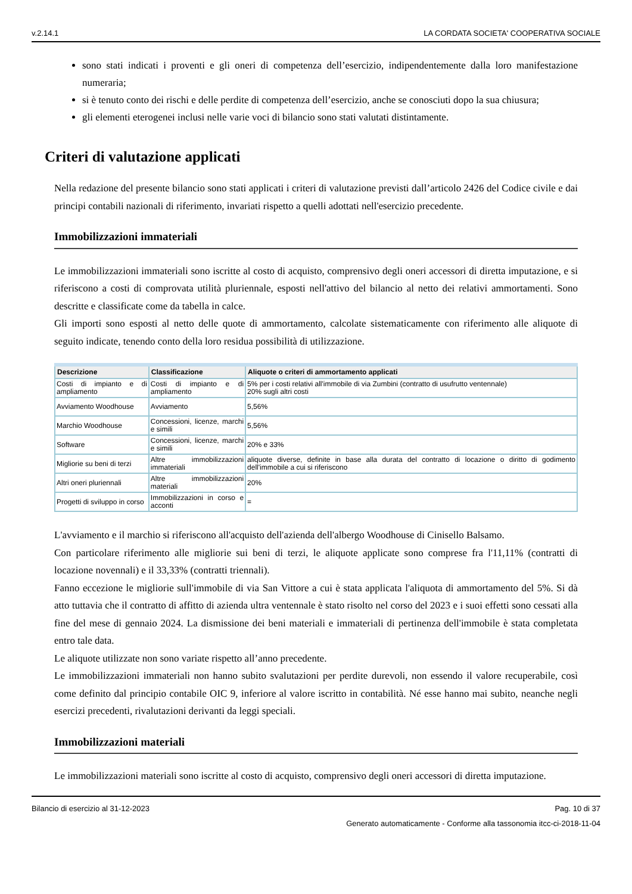v.2.14.1 LA CORDATA SOCIETA' COOPERATIVA SOCIALE
sono stati indicati i proventi e gli oneri di competenza dell’esercizio, indipendentemente dalla loro manifestazione numeraria;
si è tenuto conto dei rischi e delle perdite di competenza dell’esercizio, anche se conosciuti dopo la sua chiusura;
gli elementi eterogenei inclusi nelle varie voci di bilancio sono stati valutati distintamente.
Criteri di valutazione applicati
Nella redazione del presente bilancio sono stati applicati i criteri di valutazione previsti dall’articolo 2426 del Codice civile e dai principi contabili nazionali di riferimento, invariati rispetto a quelli adottati nell'esercizio precedente.
Immobilizzazioni immateriali
Le immobilizzazioni immateriali sono iscritte al costo di acquisto, comprensivo degli oneri accessori di diretta imputazione, e si riferiscono a costi di comprovata utilità pluriennale, esposti nell'attivo del bilancio al netto dei relativi ammortamenti. Sono descritte e classificate come da tabella in calce.
Gli importi sono esposti al netto delle quote di ammortamento, calcolate sistematicamente con riferimento alle aliquote di seguito indicate, tenendo conto della loro residua possibilità di utilizzazione.
| Descrizione | Classificazione | Aliquote o criteri di ammortamento applicati |
| --- | --- | --- |
| Costi di impianto e di ampliamento | Costi di impianto e di ampliamento | 5% per i costi relativi all'immobile di via Zumbini (contratto di usufrutto ventennale) 20% sugli altri costi |
| Avviamento Woodhouse | Avviamento | 5,56% |
| Marchio Woodhouse | Concessioni, licenze, marchi e simili | 5,56% |
| Software | Concessioni, licenze, marchi e simili | 20% e 33% |
| Migliorie su beni di terzi | Altre immobilizzazioni immateriali | aliquote diverse, definite in base alla durata del contratto di locazione o diritto di godimento dell'immobile a cui si riferiscono |
| Altri oneri pluriennali | Altre immobilizzazioni materiali | 20% |
| Progetti di sviluppo in corso | Immobilizzazioni in corso e acconti | = |
L'avviamento e il marchio si riferiscono all'acquisto dell'azienda dell'albergo Woodhouse di Cinisello Balsamo.
Con particolare riferimento alle migliorie sui beni di terzi, le aliquote applicate sono comprese fra l'11,11% (contratti di locazione novennali) e il 33,33% (contratti triennali).
Fanno eccezione le migliorie sull'immobile di via San Vittore a cui è stata applicata l'aliquota di ammortamento del 5%. Si dà atto tuttavia che il contratto di affitto di azienda ultra ventennale è stato risolto nel corso del 2023 e i suoi effetti sono cessati alla fine del mese di gennaio 2024. La dismissione dei beni materiali e immateriali di pertinenza dell'immobile è stata completata entro tale data.
Le aliquote utilizzate non sono variate rispetto all’anno precedente.
Le immobilizzazioni immateriali non hanno subito svalutazioni per perdite durevoli, non essendo il valore recuperabile, così come definito dal principio contabile OIC 9, inferiore al valore iscritto in contabilità. Né esse hanno mai subito, neanche negli esercizi precedenti, rivalutazioni derivanti da leggi speciali.
Immobilizzazioni materiali
Le immobilizzazioni materiali sono iscritte al costo di acquisto, comprensivo degli oneri accessori di diretta imputazione.
Bilancio di esercizio al 31-12-2023 Pag. 10 di 37
Generato automaticamente - Conforme alla tassonomia itcc-ci-2018-11-04